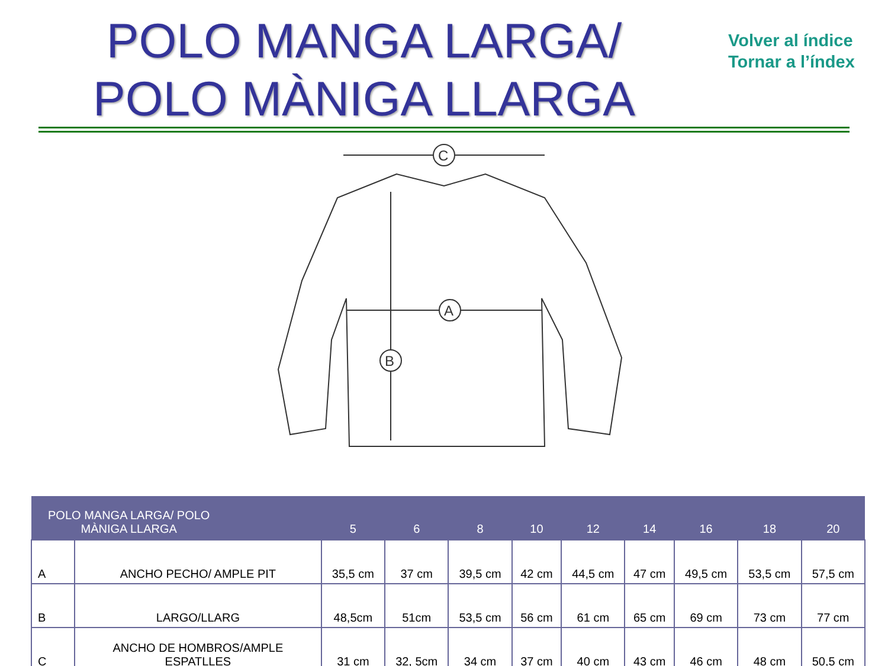POLO MANGA LARGA/
POLO MÀNIGA LLARGA
Volver al índice
Tornar a l’índex
C
A
B
| POLO MANGA LARGA/ POLO MÀNIGA LLARGA | | 5 | 6 | 8 | 10 | 12 | 14 | 16 | 18 | 20 |
| --- | --- | --- | --- | --- | --- | --- | --- | --- | --- | --- |
| A | ANCHO PECHO/ AMPLE PIT | 35,5 cm | 37 cm | 39,5 cm | 42 cm | 44,5 cm | 47 cm | 49,5 cm | 53,5 cm | 57,5 cm |
| B | LARGO/LLARG | 48,5cm | 51cm | 53,5 cm | 56 cm | 61 cm | 65 cm | 69 cm | 73 cm | 77 cm |
| C | ANCHO DE HOMBROS/AMPLE ESPATLLES | 31 cm | 32, 5cm | 34 cm | 37 cm | 40 cm | 43 cm | 46 cm | 48 cm | 50,5 cm |